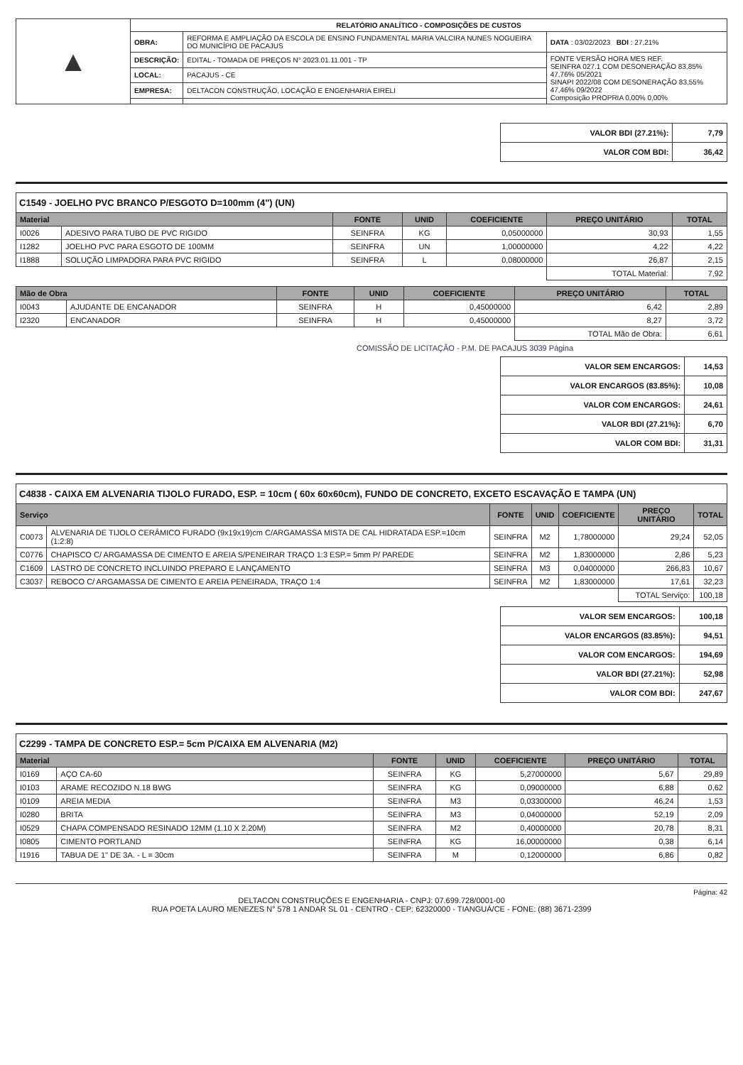| ▲ | RELATÓRIO ANALÍTICO - COMPOSIÇÕES DE CUSTOS | | |
| | OBRA: | REFORMA E AMPLIAÇÃO DA ESCOLA DE ENSINO FUNDAMENTAL MARIA VALCIRA NUNES NOGUEIRA DO MUNICÍPIO DE PACAJUS | DATA : 03/02/2023 BDI : 27,21% |
| | DESCRIÇÃO: | EDITAL - TOMADA DE PREÇOS N° 2023.01.11.001 - TP | FONTE VERSÃO HORA MES REF. SEINFRA 027.1 COM DESONERAÇÃO 83,85% 47,76% 05/2021 SINAPI 2022/08 COM DESONERAÇÃO 83,55% 47,46% 09/2022 Composição PROPRIA 0,00% 0,00% |
| | LOCAL: | PACAJUS - CE | |
| | EMPRESA: | DELTACON CONSTRUÇÃO, LOCAÇÃO E ENGENHARIA EIRELI | |
| VALOR BDI (27.21%): | 7,79 |
| VALOR COM BDI: | 36,42 |
C1549 - JOELHO PVC BRANCO P/ESGOTO D=100mm (4") (UN)
| Material | | FONTE | UNID | COEFICIENTE | PREÇO UNITÁRIO | TOTAL |
| --- | --- | --- | --- | --- | --- | --- |
| I0026 | ADESIVO PARA TUBO DE PVC RIGIDO | SEINFRA | KG | 0,05000000 | 30,93 | 1,55 |
| I1282 | JOELHO PVC PARA ESGOTO DE 100MM | SEINFRA | UN | 1,00000000 | 4,22 | 4,22 |
| I1888 | SOLUÇÃO LIMPADORA PARA PVC RIGIDO | SEINFRA | L | 0,08000000 | 26,87 | 2,15 |
| | | | | | TOTAL Material: | 7,92 |
| Mão de Obra | | FONTE | UNID | COEFICIENTE | PREÇO UNITÁRIO | TOTAL |
| --- | --- | --- | --- | --- | --- | --- |
| I0043 | AJUDANTE DE ENCANADOR | SEINFRA | H | 0,45000000 | 6,42 | 2,89 |
| I2320 | ENCANADOR | SEINFRA | H | 0,45000000 | 8,27 | 3,72 |
| | | | | | TOTAL Mão de Obra: | 6,61 |
COMISSÃO DE LICITAÇÃO - P.M. DE PACAJUS 3039 Página
| VALOR SEM ENCARGOS: | 14,53 |
| VALOR ENCARGOS (83.85%): | 10,08 |
| VALOR COM ENCARGOS: | 24,61 |
| VALOR BDI (27.21%): | 6,70 |
| VALOR COM BDI: | 31,31 |
C4838 - CAIXA EM ALVENARIA TIJOLO FURADO, ESP. = 10cm ( 60x 60x60cm), FUNDO DE CONCRETO, EXCETO ESCAVAÇÃO E TAMPA (UN)
| Serviço | | FONTE | UNID | COEFICIENTE | PREÇO UNITÁRIO | TOTAL |
| --- | --- | --- | --- | --- | --- | --- |
| C0073 | ALVENARIA DE TIJOLO CERÂMICO FURADO (9x19x19)cm C/ARGAMASSA MISTA DE CAL HIDRATADA ESP.=10cm (1:2:8) | SEINFRA | M2 | 1,78000000 | 29,24 | 52,05 |
| C0776 | CHAPISCO C/ ARGAMASSA DE CIMENTO E AREIA S/PENEIRAR TRAÇO 1:3 ESP.= 5mm P/ PAREDE | SEINFRA | M2 | 1,83000000 | 2,86 | 5,23 |
| C1609 | LASTRO DE CONCRETO INCLUINDO PREPARO E LANÇAMENTO | SEINFRA | M3 | 0,04000000 | 266,83 | 10,67 |
| C3037 | REBOCO C/ ARGAMASSA DE CIMENTO E AREIA PENEIRADA, TRAÇO 1:4 | SEINFRA | M2 | 1,83000000 | 17,61 | 32,23 |
| | | | | | TOTAL Serviço: | 100,18 |
| VALOR SEM ENCARGOS: | 100,18 |
| VALOR ENCARGOS (83.85%): | 94,51 |
| VALOR COM ENCARGOS: | 194,69 |
| VALOR BDI (27.21%): | 52,98 |
| VALOR COM BDI: | 247,67 |
C2299 - TAMPA DE CONCRETO ESP.= 5cm P/CAIXA EM ALVENARIA (M2)
| Material | | FONTE | UNID | COEFICIENTE | PREÇO UNITÁRIO | TOTAL |
| --- | --- | --- | --- | --- | --- | --- |
| I0169 | AÇO CA-60 | SEINFRA | KG | 5,27000000 | 5,67 | 29,89 |
| I0103 | ARAME RECOZIDO N.18 BWG | SEINFRA | KG | 0,09000000 | 6,88 | 0,62 |
| I0109 | AREIA MEDIA | SEINFRA | M3 | 0,03300000 | 46,24 | 1,53 |
| I0280 | BRITA | SEINFRA | M3 | 0,04000000 | 52,19 | 2,09 |
| I0529 | CHAPA COMPENSADO RESINADO 12MM (1.10 X 2.20M) | SEINFRA | M2 | 0,40000000 | 20,78 | 8,31 |
| I0805 | CIMENTO PORTLAND | SEINFRA | KG | 16,00000000 | 0,38 | 6,14 |
| I1916 | TABUA DE 1" DE 3A. - L = 30cm | SEINFRA | M | 0,12000000 | 6,86 | 0,82 |
Página: 42
DELTACON CONSTRUÇÕES E ENGENHARIA - CNPJ: 07.699.728/0001-00
RUA POETA LAURO MENEZES N° 578 1 ANDAR SL 01 - CENTRO - CEP: 62320000 - TIANGUÁ/CE - FONE: (88) 3671-2399